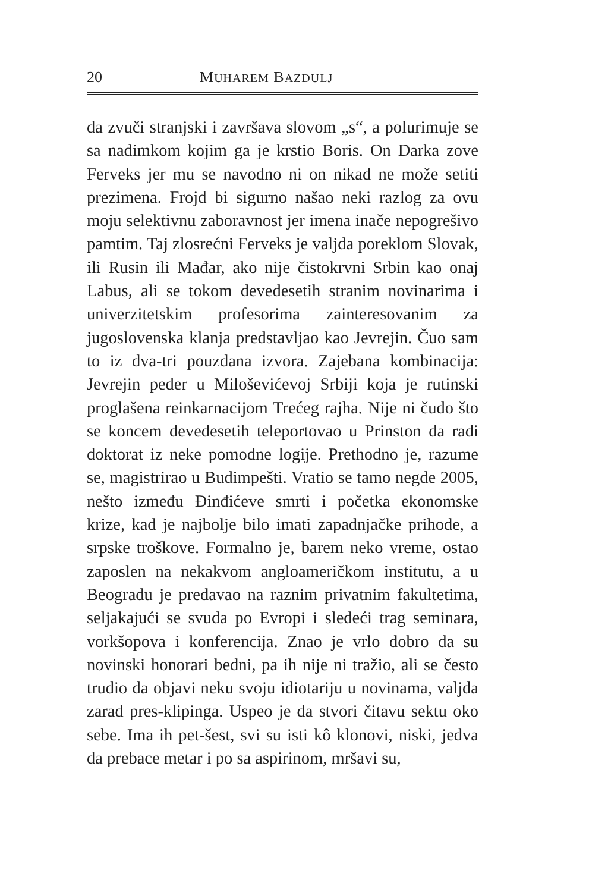20 MUHAREM BAZDULJ
da zvuči stranjski i završava slovom „s“, a polurimuje se sa nadimkom kojim ga je krstio Boris. On Darka zove Ferveks jer mu se navodno ni on nikad ne može setiti prezimena. Frojd bi sigurno našao neki razlog za ovu moju selektivnu zaboravnost jer imena inače nepogrešivo pamtim. Taj zlosrećni Ferveks je valjda poreklom Slovak, ili Rusin ili Mađar, ako nije čistokrvni Srbin kao onaj Labus, ali se tokom devedesetih stranim novinarima i univerzitetskim profesorima zainteresovanim za jugoslovenska klanja predstavljao kao Jevrejin. Čuo sam to iz dva-tri pouzdana izvora. Zajebana kombinacija: Jevrejin peder u Miloševićevoj Srbiji koja je rutinski proglašena reinkarnacijom Trećeg rajha. Nije ni čudo što se koncem devedesetih teleportovao u Prinston da radi doktorat iz neke pomodne logije. Prethodno je, razume se, magistrirao u Budimpešti. Vratio se tamo negde 2005, nešto između Đinđićeve smrti i početka ekonomske krize, kad je najbolje bilo imati zapadnjačke prihode, a srpske troškove. Formalno je, barem neko vreme, ostao zaposlen na nekakvom angloameričkom institutu, a u Beogradu je predavao na raznim privatnim fakultetima, seljakajući se svuda po Evropi i sledeći trag seminara, vorkšopova i konferencija. Znao je vrlo dobro da su novinski honorari bedni, pa ih nije ni tražio, ali se često trudio da objavi neku svoju idiotariju u novinama, valjda zarad pres-klipinga. Uspeo je da stvori čitavu sektu oko sebe. Ima ih pet-šest, svi su isti kô klonovi, niski, jedva da prebace metar i po sa aspirinom, mršavi su,